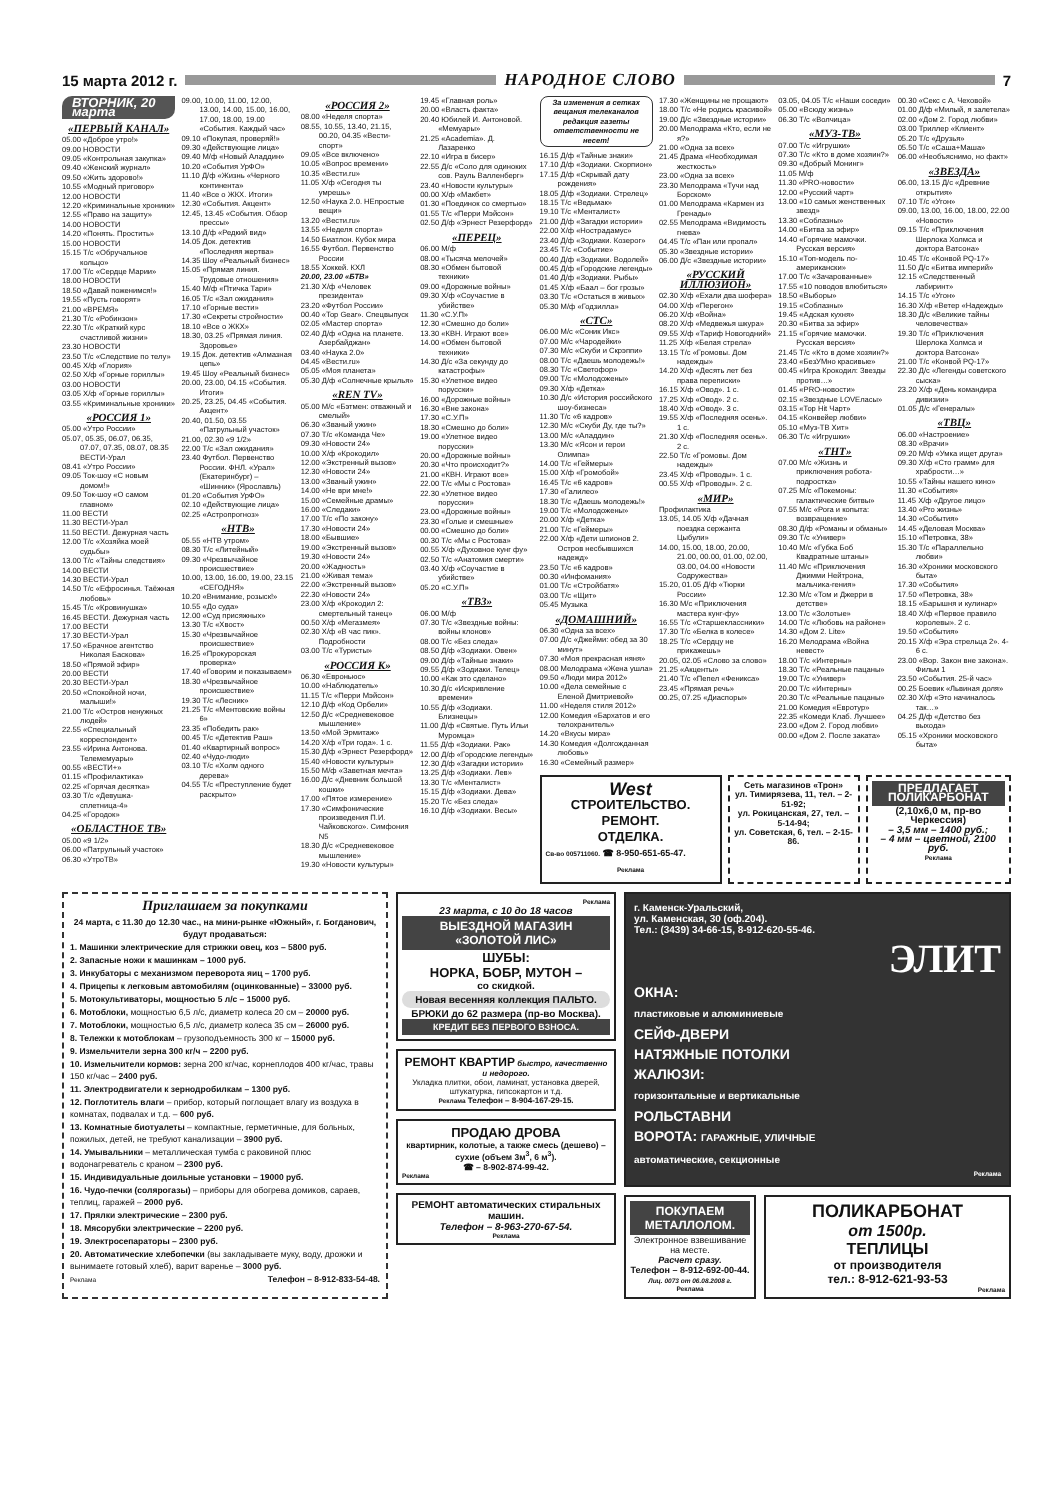15 марта 2012 г. НАРОДНОЕ СЛОВО 7
ВТОРНИК, 20 марта
«ПЕРВЫЙ КАНАЛ»
05.00 «Доброе утро!»
09.00 НОВОСТИ
09.05 «Контрольная закупка»
09.40 «Женский журнал»
09.50 «Жить здорово!»
10.55 «Модный приговор»
12.00 НОВОСТИ
12.20 «Криминальные хроники»
12.55 «Право на защиту»
14.00 НОВОСТИ
14.20 «Понять. Простить»
15.00 НОВОСТИ
15.15 Т/с «Обручальное кольцо»
17.00 Т/с «Сердце Марии»
18.00 НОВОСТИ
18.50 «Давай поженимся!»
19.55 «Пусть говорят»
21.00 «ВРЕМЯ»
21.30 Т/с «Робинзон»
22.30 Т/с «Краткий курс счастливой жизни»
23.30 НОВОСТИ
23.50 Т/с «Следствие по телу»
00.45 Х/ф «Глория»
02.50 Х/ф «Горные гориллы»
03.00 НОВОСТИ
03.05 Х/ф «Горные гориллы»
03.55 «Криминальные хроники»
«РОССИЯ 1»
05.00 «Утро России»
05.07, 05.35, 06.07, 06.35, 07.07, 07.35, 08.07, 08.35 ВЕСТИ-Урал
08.41 «Утро России»
09.05 Ток-шоу «С новым домом!»
09.50 Ток-шоу «О самом главном»
11.00 ВЕСТИ
11.30 ВЕСТИ-Урал
11.50 ВЕСТИ. Дежурная часть
12.00 Т/с «Хозяйка моей судьбы»
13.00 Т/с «Тайны следствия»
14.00 ВЕСТИ
14.30 ВЕСТИ-Урал
14.50 Т/с «Ефросинья. Таёжная любовь»
15.45 Т/с «Кровинушка»
16.45 ВЕСТИ. Дежурная часть
17.00 ВЕСТИ
17.30 ВЕСТИ-Урал
17.50 «Брачное агентство Николая Баскова»
18.50 «Прямой эфир»
20.00 ВЕСТИ
20.30 ВЕСТИ-Урал
20.50 «Спокойной ночи, малыши!»
21.00 Т/с «Остров ненужных людей»
22.55 «Специальный корреспондент»
23.55 «Ирина Антонова. Телемемуары»
00.55 «ВЕСТИ+»
01.15 «Профилактика»
02.25 «Горячая десятка»
03.30 Т/с «Девушка-сплетница-4»
04.25 «Городок»
«ОБЛАСТНОЕ ТВ»
05.00 «9 1/2»
06.00 «Патрульный участок»
06.30 «УтроТВ»
09.00, 10.00, 11.00, 12.00, 13.00, 14.00, 15.00, 16.00, 17.00, 18.00, 19.00 «События. Каждый час»
09.10 «Покупая, проверяй!»
09.30 «Действующие лица»
09.40 М/ф «Новый Аладдин»
10.20 «События УрФО»
11.10 Д/ф «Жизнь «Черного континента»
11.40 «Все о ЖКХ. Итоги»
12.30 «События. Акцент»
12.45, 13.45 «События. Обзор прессы»
13.10 Д/ф «Редкий вид»
14.05 Док. детектив «Последняя жертва»
14.35 Шоу «Реальный бизнес»
15.05 «Прямая линия. Трудовые отношения»
15.40 М/ф «Птичка Тари»
16.05 Т/с «Зал ожидания»
17.10 «Горные вести»
17.30 «Секреты стройности»
18.10 «Все о ЖКХ»
18.30, 03.25 «Прямая линия. Здоровье»
19.15 Док. детектив «Алмазная цепь»
19.45 Шоу «Реальный бизнес»
20.00, 23.00, 04.15 «События. Итоги»
20.25, 23.25, 04.45 «События. Акцент»
20.40, 01.50, 03.55 «Патрульный участок»
21.00, 02.30 «9 1/2»
22.00 Т/с «Зал ожидания»
23.40 Футбол. Первенство России. ФНЛ. «Урал» (Екатеринбург) – «Шинник» (Ярославль)
01.20 «События УрФО»
02.10 «Действующие лица»
02.25 «Астропрогноз»
«НТВ»
05.55 «НТВ утром»
08.30 Т/с «Литейный»
09.30 «Чрезвычайное происшествие»
10.00, 13.00, 16.00, 19.00, 23.15 «СЕГОДНЯ»
10.20 «Внимание, розыск!»
10.55 «До суда»
12.00 «Суд присяжных»
13.30 Т/с «Хвост»
15.30 «Чрезвычайное происшествие»
16.25 «Прокурорская проверка»
17.40 «Говорим и показываем»
18.30 «Чрезвычайное происшествие»
19.30 Т/с «Лесник»
21.25 Т/с «Ментовские войны 6»
23.35 «Победить рак»
00.45 Т/с «Детектив Раш»
01.40 «Квартирный вопрос»
02.40 «Чудо-люди»
03.10 Т/с «Холм одного дерева»
04.55 Т/с «Преступление будет раскрыто»
«РОССИЯ 2»
08.00 «Неделя спорта»
08.55, 10.55, 13.40, 21.15, 00.20, 04.35 «Вести-спорт»
09.05 «Все включено»
10.05 «Вопрос времени»
10.35 «Вести.ru»
11.05 Х/ф «Сегодня ты умрешь»
12.50 «Наука 2.0. НЕпростые вещи»
13.20 «Вести.ru»
13.55 «Неделя спорта»
14.50 Биатлон. Кубок мира
16.55 Футбол. Первенство России
18.55 Хоккей. КХЛ
20.00, 23.00 «БТВ»
21.30 Х/ф «Человек президента»
23.20 «Футбол России»
00.40 «Top Gear». Спецвыпуск
02.05 «Мастер спорта»
02.40 Д/ф «Одна на планете. Азербайджан»
03.40 «Наука 2.0»
04.45 «Вести.ru»
05.05 «Моя планета»
05.30 Д/ф «Солнечные крылья»
«REN TV»
05.00 М/с «Бэтмен: отважный и смелый»
06.30 «Званый ужин»
07.30 Т/с «Команда Че»
09.30 «Новости 24»
10.00 Х/ф «Крокодил»
12.00 «Экстренный вызов»
12.30 «Новости 24»
13.00 «Званый ужин»
14.00 «Не ври мне!»
15.00 «Семейные драмы»
16.00 «Следаки»
17.00 Т/с «По закону»
17.30 «Новости 24»
18.00 «Бывшие»
19.00 «Экстренный вызов»
19.30 «Новости 24»
20.00 «Жадность»
21.00 «Живая тема»
22.00 «Экстренный вызов»
22.30 «Новости 24»
23.00 Х/ф «Крокодил 2: смертельный танец»
00.50 Х/ф «Мегазмея»
02.30 Х/ф «В час пик». Подробности
03.00 Т/с «Туристы»
«РОССИЯ К»
06.30 «Евроньюс»
10.00 «Наблюдатель»
11.15 Т/с «Перри Мэйсон»
12.10 Д/ф «Код Орбели»
12.50 Д/с «Средневековое мышление»
13.50 «Мой Эрмитаж»
14.20 Х/ф «Три года». 1 с.
15.30 Д/ф «Эрнест Резерфорд»
15.40 «Новости культуры»
15.50 М/ф «Заветная мечта»
16.00 Д/с «Дневник большой кошки»
17.00 «Пятое измерение»
17.30 «Симфонические произведения П.И. Чайковского». Симфония N5
18.30 Д/с «Средневековое мышление»
19.30 «Новости культуры»
19.45 «Главная роль»
20.00 «Власть факта»
20.40 Юбилей И. Антоновой. «Мемуары»
21.25 «Academia». Д. Лазаренко
22.10 «Игра в бисер»
22.55 Д/с «Соло для одиноких сов. Рауль Валленберг»
23.40 «Новости культуры»
00.00 Х/ф «Макбет»
01.30 «Поединок со смертью»
01.55 Т/с «Перри Мэйсон»
02.50 Д/ф «Эрнест Резерфорд»
«ПЕРЕЦ»
06.00 М/ф
08.00 «Тысяча мелочей»
08.30 «Обмен бытовой техники»
09.00 «Дорожные войны»
09.30 Х/ф «Соучастие в убийстве»
11.30 «С.У.П»
12.30 «Смешно до боли»
13.30 «КВН. Играют все»
14.00 «Обмен бытовой техники»
14.30 Д/с «За секунду до катастрофы»
15.30 «Улетное видео порусски»
16.00 «Дорожные войны»
16.30 «Вне закона»
17.30 «С.У.П»
18.30 «Смешно до боли»
19.00 «Улетное видео порусски»
20.00 «Дорожные войны»
20.30 «Что происходит?»
21.00 «КВН. Играют все»
22.00 Т/с «Мы с Ростова»
22.30 «Улетное видео порусски»
23.00 «Дорожные войны»
23.30 «Голые и смешные»
00.00 «Смешно до боли»
00.30 Т/с «Мы с Ростова»
00.55 Х/ф «Духовное кунг фу»
02.50 Т/с «Анатомия смерти»
03.40 Х/ф «Соучастие в убийстве»
05.20 «С.У.П»
«ТВ3»
06.00 М/ф
07.30 Т/с «Звездные войны: войны клонов»
08.00 Т/с «Без следа»
08.50 Д/ф «Зодиаки. Овен»
09.00 Д/ф «Тайные знаки»
09.55 Д/ф «Зодиаки. Телец»
10.00 «Как это сделано»
10.30 Д/с «Искривление времени»
10.55 Д/ф «Зодиаки. Близнецы»
11.00 Д/ф «Святые. Путь Ильи Муромца»
11.55 Д/ф «Зодиаки. Рак»
12.00 Д/ф «Городские легенды»
12.30 Д/ф «Загадки истории»
13.25 Д/ф «Зодиаки. Лев»
13.30 Т/с «Менталист»
15.15 Д/ф «Зодиаки. Дева»
15.20 Т/с «Без следа»
16.10 Д/ф «Зодиаки. Весы»
За изменения в сетках вещания телеканалов редакция газеты ответственности не несет!
16.15 Д/ф «Тайные знаки»
17.10 Д/ф «Зодиаки. Скорпион»
17.15 Д/ф «Скрывай дату рождения»
18.05 Д/ф «Зодиаки. Стрелец»
18.15 Т/с «Ведьмак»
19.10 Т/с «Менталист»
21.00 Д/ф «Загадки истории»
22.00 Х/ф «Нострадамус»
23.40 Д/ф «Зодиаки. Козерог»
23.45 Т/с «Событие»
00.40 Д/ф «Зодиаки. Водолей»
00.45 Д/ф «Городские легенды»
01.40 Д/ф «Зодиаки. Рыбы»
01.45 Х/ф «Баал – бог грозы»
03.30 Т/с «Остаться в живых»
05.30 М/ф «Годзилла»
«СТС»
06.00 М/с «Соник Икс»
07.00 М/с «Чародейки»
07.30 М/с «Скуби и Скрэппи»
08.00 Т/с «Даешь молодежь!»
08.30 Т/с «Светофор»
09.00 Т/с «Молодожены»
09.30 Х/ф «Детка»
10.30 Д/с «История российского шоу-бизнеса»
11.30 Т/с «6 кадров»
12.30 М/с «Скуби Ду, где ты?»
13.00 М/с «Аладдин»
13.30 М/с «Ясон и герои Олимпа»
14.00 Т/с «Геймеры»
15.00 Х/ф «Громобой»
16.45 Т/с «6 кадров»
17.30 «Галилео»
18.30 Т/с «Даешь молодежь!»
19.00 Т/с «Молодожены»
20.00 Х/ф «Детка»
21.00 Т/с «Геймеры»
22.00 Х/ф «Дети шпионов 2. Остров несбывшихся надежд»
23.50 Т/с «6 кадров»
00.30 «Инфомания»
01.00 Т/с «Стройбатя»
03.00 Т/с «Щит»
05.45 Музыка
«ДОМАШНИЙ»
06.30 «Одна за всех»
07.00 Д/с «Джейми: обед за 30 минут»
07.30 «Моя прекрасная няня»
08.00 Мелодрама «Жена ушла»
09.50 «Люди мира 2012»
10.00 «Дела семейные с Еленой Дмитриевой»
11.00 «Неделя стиля 2012»
12.00 Комедия «Бархатов и его телохранитель»
14.20 «Вкусы мира»
14.30 Комедия «Долгожданная любовь»
16.30 «Семейный размер»
17.30 «Женщины не прощают»
18.00 Т/с «Не родись красивой»
19.00 Д/с «Звездные истории»
20.00 Мелодрама «Кто, если не я?»
21.00 «Одна за всех»
21.45 Драма «Необходимая жесткость»
23.00 «Одна за всех»
23.30 Мелодрама «Тучи над Борском»
01.00 Мелодрама «Кармен из Гренады»
02.55 Мелодрама «Видимость гнева»
04.45 Т/с «Пан или пропал»
05.30 «Звездные истории»
06.00 Д/с «Звездные истории»
«РУССКИЙ ИЛЛЮЗИОН»
02.30 Х/ф «Ехали два шофера»
04.00 Х/ф «Перегон»
06.20 Х/ф «Война»
08.20 Х/ф «Медвежья шкура»
09.55 Х/ф «Тариф Новогодний»
11.25 Х/ф «Белая стрела»
13.15 Т/с «Громовы. Дом надежды»
14.20 Х/ф «Десять лет без права переписки»
16.15 Х/ф «Овод». 1 с.
17.25 Х/ф «Овод». 2 с.
18.40 Х/ф «Овод». 3 с.
19.55 Х/ф «Последняя осень». 1 с.
21.30 Х/ф «Последняя осень». 2 с.
22.50 Т/с «Громовы. Дом надежды»
23.45 Х/ф «Проводы». 1 с.
00.55 Х/ф «Проводы». 2 с.
«МИР»
Профилактика
13.05, 14.05 Х/ф «Дачная поездка сержанта Цыбули»
14.00, 15.00, 18.00, 20.00, 21.00, 00.00, 01.00, 02.00, 03.00, 04.00 «Новости Содружества»
15.20, 01.05 Д/ф «Тюрки России»
16.30 М/с «Приключения мастера кунг-фу»
16.55 Т/с «Старшеклассники»
17.30 Т/с «Белка в колесе»
18.25 Т/с «Сердцу не прикажешь»
20.05, 02.05 «Слово за слово»
21.25 «Акценты»
21.40 Т/с «Пепел «Феникса»
23.45 «Прямая речь»
00.25, 07.25 «Диаспоры»
03.05, 04.05 Т/с «Наши соседи»
05.00 «Всюду жизнь»
06.30 Т/с «Волчица»
«МУЗ-ТВ»
07.00 Т/с «Игрушки»
07.30 Т/с «Кто в доме хозяин?»
09.30 «Добрый Монинг»
11.05 М/ф
11.30 «PRO-новости»
12.00 «Русский чарт»
13.00 «10 самых женственных звезд»
13.30 «Соблазны»
14.00 «Битва за эфир»
14.40 «Горячие мамочки. Русская версия»
15.10 «Топ-модель по-американски»
17.00 Т/с «Зачарованные»
17.55 «10 поводов влюбиться»
18.50 «Выборы»
19.15 «Соблазны»
19.45 «Адская кухня»
20.30 «Битва за эфир»
21.15 «Горячие мамочки. Русская версия»
21.45 Т/с «Кто в доме хозяин?»
23.40 «БезУМно красивые»
00.45 «Игра Крокодил: Звезды против…»
01.45 «PRO-новости»
02.15 «Звездные LOVEласы»
03.15 «Top Hit Чарт»
04.15 «Конвейер любви»
05.10 «Муз-ТВ Хит»
06.30 Т/с «Игрушки»
«ТНТ»
07.00 М/с «Жизнь и приключения робота-подростка»
07.25 М/с «Покемоны: галактические битвы»
07.55 М/с «Рога и копыта: возвращение»
08.30 Д/ф «Романы и обманы»
09.30 Т/с «Универ»
10.40 М/с «Губка Боб Квадратные штаны»
11.40 М/с «Приключения Джимми Нейтрона, мальчика-гения»
12.30 М/с «Том и Джерри в детстве»
13.00 Т/с «Золотые»
14.00 Т/с «Любовь на районе»
14.30 «Дом 2. Lite»
16.20 Мелодрама «Война невест»
18.00 Т/с «Интерны»
18.30 Т/с «Реальные пацаны»
19.00 Т/с «Универ»
20.00 Т/с «Интерны»
20.30 Т/с «Реальные пацаны»
21.00 Комедия «Евротур»
22.35 «Комеди Клаб. Лучшее»
23.00 «Дом 2. Город любви»
00.00 «Дом 2. После заката»
00.30 «Секс с А. Чеховой»
01.00 Д/ф «Милый, я залетела»
02.00 «Дом 2. Город любви»
03.00 Триллер «Клиент»
05.20 Т/с «Друзья»
05.50 Т/с «Саша+Маша»
06.00 «Необъяснимо, но факт»
«ЗВЕЗДА»
06.00, 13.15 Д/с «Древние открытия»
07.10 Т/с «Угон»
09.00, 13.00, 16.00, 18.00, 22.00 «Новости»
09.15 Т/с «Приключения Шерлока Холмса и доктора Ватсона»
10.45 Т/с «Конвой PQ-17»
11.50 Д/с «Битва империй»
12.15 «Следственный лабиринт»
14.15 Т/с «Угон»
16.30 Х/ф «Ветер «Надежды»
18.30 Д/с «Великие тайны человечества»
19.30 Т/с «Приключения Шерлока Холмса и доктора Ватсона»
21.00 Т/с «Конвой PQ-17»
22.30 Д/с «Легенды советского сыска»
23.20 Х/ф «День командира дивизии»
01.05 Д/с «Генералы»
«ТВЦ»
06.00 «Настроение»
08.30 «Врачи»
09.20 М/ф «Умка ищет друга»
09.30 Х/ф «Сто грамм» для храбрости…»
10.55 «Тайны нашего кино»
11.30 «События»
11.45 Х/ф «Другое лицо»
13.40 «Pro жизнь»
14.30 «События»
14.45 «Деловая Москва»
15.10 «Петровка, 38»
15.30 Т/с «Параллельно любви»
16.30 «Хроники московского быта»
17.30 «События»
17.50 «Петровка, 38»
18.15 «Барышня и кулинар»
18.40 Х/ф «Первое правило королевы». 2 с.
19.50 «События»
20.15 Х/ф «Эра стрельца 2». 4-6 с.
23.00 «Вор. Закон вне закона». Фильм 1
23.50 «События. 25-й час»
00.25 Боевик «Львиная доля»
02.30 Х/ф «Это начиналось так…»
04.25 Д/ф «Детство без выхода»
05.15 «Хроники московского быта»
West
СТРОИТЕЛЬСТВО.
РЕМОНТ.
ОТДЕЛКА.
Св-во 005711060. ☎ 8-950-651-65-47.
Реклама
Сеть магазинов «Трон»
ул. Тимирязева, 11, тел. – 2-51-92;
ул. Рокицанская, 27, тел. – 5-14-94;
ул. Советская, 6, тел. – 2-15-86.
ПРЕДЛАГАЕТ ПОЛИКАРБОНАТ
(2,10х6,0 м, пр-во Черкессия)
– 3,5 мм – 1400 руб.;
– 4 мм – цветной, 2100 руб.
Реклама
Приглашаем за покупками
24 марта, с 11.30 до 12.30 час., на мини-рынке «Южный», г. Богданович, будут продаваться:
1. Машинки электрические для стрижки овец, коз – 5800 руб.
2. Запасные ножи к машинкам – 1000 руб.
3. Инкубаторы с механизмом переворота яиц – 1700 руб.
4. Прицепы к легковым автомобилям (оцинкованные) – 33000 руб.
5. Мотокультиваторы, мощностью 5 л/с – 15000 руб.
6. Мотоблоки, мощностью 6,5 л/с, диаметр колеса 20 см – 20000 руб.
7. Мотоблоки, мощностью 6,5 л/с, диаметр колеса 35 см – 26000 руб.
8. Тележки к мотоблокам – грузоподъемность 300 кг – 15000 руб.
9. Измельчители зерна 300 кг/ч – 2200 руб.
10. Измельчители кормов: зерна 200 кг/час, корнеплодов 400 кг/час, травы 150 кг/час – 2400 руб.
11. Электродвигатели к зернодробилкам – 1300 руб.
12. Поглотитель влаги – прибор, который поглощает влагу из воздуха в комнатах, подвалах и т.д. – 600 руб.
13. Комнатные биотуалеты – компактные, герметичные, для больных, пожилых, детей, не требуют канализации – 3900 руб.
14. Умывальники – металлическая тумба с раковиной плюс водонагреватель с краном – 2300 руб.
15. Индивидуальные доильные установки – 19000 руб.
16. Чудо-печки (солярогазы) – приборы для обогрева домиков, сараев, теплиц, гаражей – 2000 руб.
17. Прялки электрические – 2300 руб.
18. Мясорубки электрические – 2200 руб.
19. Электросепараторы – 2300 руб.
20. Автоматические хлебопечки (вы закладываете муку, воду, дрожжи и вынимаете готовый хлеб), варит варенье – 3000 руб.
Реклама Телефон – 8-912-833-54-48.
Реклама
23 марта, с 10 до 18 часов
ВЫЕЗДНОЙ МАГАЗИН «ЗОЛОТОЙ ЛИС»
ШУБЫ:
НОРКА, БОБР, МУТОН –
со скидкой.
Новая весенняя коллекция ПАЛЬТО.
БРЮКИ до 62 размера (пр-во Москва).
КРЕДИТ БЕЗ ПЕРВОГО ВЗНОСА.
РЕМОНТ КВАРТИР быстро, качественно и недорого.
Укладка плитки, обои, ламинат, установка дверей, штукатурка, гипсокартон и т.д.
Реклама Телефон – 8-904-167-29-15.
ПРОДАЮ ДРОВА
квартирник, колотые, а также смесь (дешево) – сухие (объем 3м<sup>3</sup>, 6 м<sup>3</sup>).
☎ – 8-902-874-99-42.
Реклама
РЕМОНТ автоматических стиральных машин.
Телефон – 8-963-270-67-54.
Реклама
г. Каменск-Уральский,
ул. Каменская, 30 (оф.204).
Тел.: (3439) 34-66-15, 8-912-620-55-46.
ЭЛИТ
ОКНА:
пластиковые и алюминиевые
СЕЙФ-ДВЕРИ
НАТЯЖНЫЕ ПОТОЛКИ
ЖАЛЮЗИ:
горизонтальные и вертикальные
РОЛЬСТАВНИ
ВОРОТА: ГАРАЖНЫЕ, УЛИЧНЫЕ
автоматические, секционные
Реклама
ПОКУПАЕМ МЕТАЛЛОЛОМ.
Электронное взвешивание на месте.
Расчет сразу.
Телефон – 8-912-692-00-44.
Лиц. 0073 от 06.08.2008 г.
Реклама
ПОЛИКАРБОНАТ
от 1500р.
ТЕПЛИЦЫ
от производителя
тел.: 8-912-621-93-53
Реклама